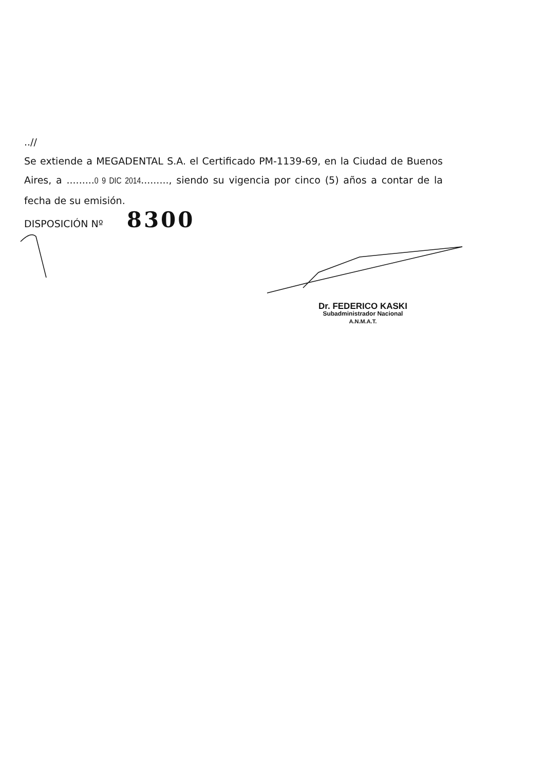..//
Se extiende a MEGADENTAL S.A. el Certificado PM-1139-69, en la Ciudad de Buenos Aires, a .........0 9 DIC 2014........., siendo su vigencia por cinco (5) años a contar de la fecha de su emisión.
DISPOSICIÓN Nº 8300
Dr. FEDERICO KASKI
Subadministrador Nacional
A.N.M.A.T.